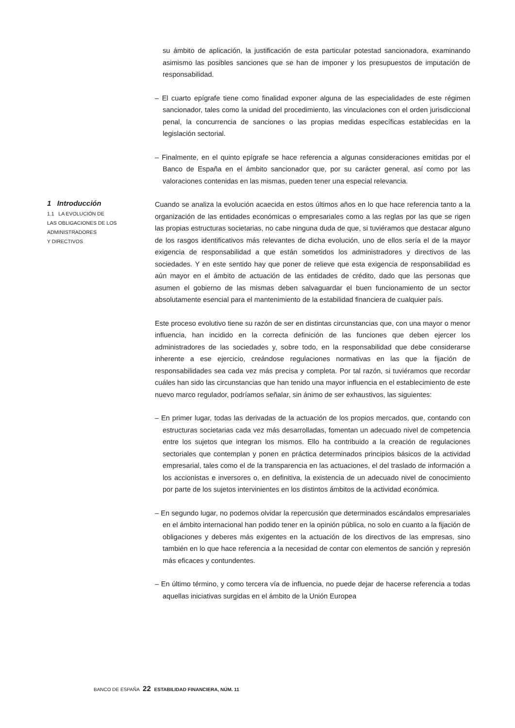su ámbito de aplicación, la justificación de esta particular potestad sancionadora, examinando asimismo las posibles sanciones que se han de imponer y los presupuestos de imputación de responsabilidad.
– El cuarto epígrafe tiene como finalidad exponer alguna de las especialidades de este régimen sancionador, tales como la unidad del procedimiento, las vinculaciones con el orden jurisdiccional penal, la concurrencia de sanciones o las propias medidas específicas establecidas en la legislación sectorial.
– Finalmente, en el quinto epígrafe se hace referencia a algunas consideraciones emitidas por el Banco de España en el ámbito sancionador que, por su carácter general, así como por las valoraciones contenidas en las mismas, pueden tener una especial relevancia.
1 Introducción
1.1 LA EVOLUCIÓN DE
LAS OBLIGACIONES DE LOS
ADMINISTRADORES
Y DIRECTIVOS
Cuando se analiza la evolución acaecida en estos últimos años en lo que hace referencia tanto a la organización de las entidades económicas o empresariales como a las reglas por las que se rigen las propias estructuras societarias, no cabe ninguna duda de que, si tuviéramos que destacar alguno de los rasgos identificativos más relevantes de dicha evolución, uno de ellos sería el de la mayor exigencia de responsabilidad a que están sometidos los administradores y directivos de las sociedades. Y en este sentido hay que poner de relieve que esta exigencia de responsabilidad es aún mayor en el ámbito de actuación de las entidades de crédito, dado que las personas que asumen el gobierno de las mismas deben salvaguardar el buen funcionamiento de un sector absolutamente esencial para el mantenimiento de la estabilidad financiera de cualquier país.
Este proceso evolutivo tiene su razón de ser en distintas circunstancias que, con una mayor o menor influencia, han incidido en la correcta definición de las funciones que deben ejercer los administradores de las sociedades y, sobre todo, en la responsabilidad que debe considerarse inherente a ese ejercicio, creándose regulaciones normativas en las que la fijación de responsabilidades sea cada vez más precisa y completa. Por tal razón, si tuviéramos que recordar cuáles han sido las circunstancias que han tenido una mayor influencia en el establecimiento de este nuevo marco regulador, podríamos señalar, sin ánimo de ser exhaustivos, las siguientes:
– En primer lugar, todas las derivadas de la actuación de los propios mercados, que, contando con estructuras societarias cada vez más desarrolladas, fomentan un adecuado nivel de competencia entre los sujetos que integran los mismos. Ello ha contribuido a la creación de regulaciones sectoriales que contemplan y ponen en práctica determinados principios básicos de la actividad empresarial, tales como el de la transparencia en las actuaciones, el del traslado de información a los accionistas e inversores o, en definitiva, la existencia de un adecuado nivel de conocimiento por parte de los sujetos intervinientes en los distintos ámbitos de la actividad económica.
– En segundo lugar, no podemos olvidar la repercusión que determinados escándalos empresariales en el ámbito internacional han podido tener en la opinión pública, no solo en cuanto a la fijación de obligaciones y deberes más exigentes en la actuación de los directivos de las empresas, sino también en lo que hace referencia a la necesidad de contar con elementos de sanción y represión más eficaces y contundentes.
– En último término, y como tercera vía de influencia, no puede dejar de hacerse referencia a todas aquellas iniciativas surgidas en el ámbito de la Unión Europea
BANCO DE ESPAÑA 22 ESTABILIDAD FINANCIERA, NÚM. 11